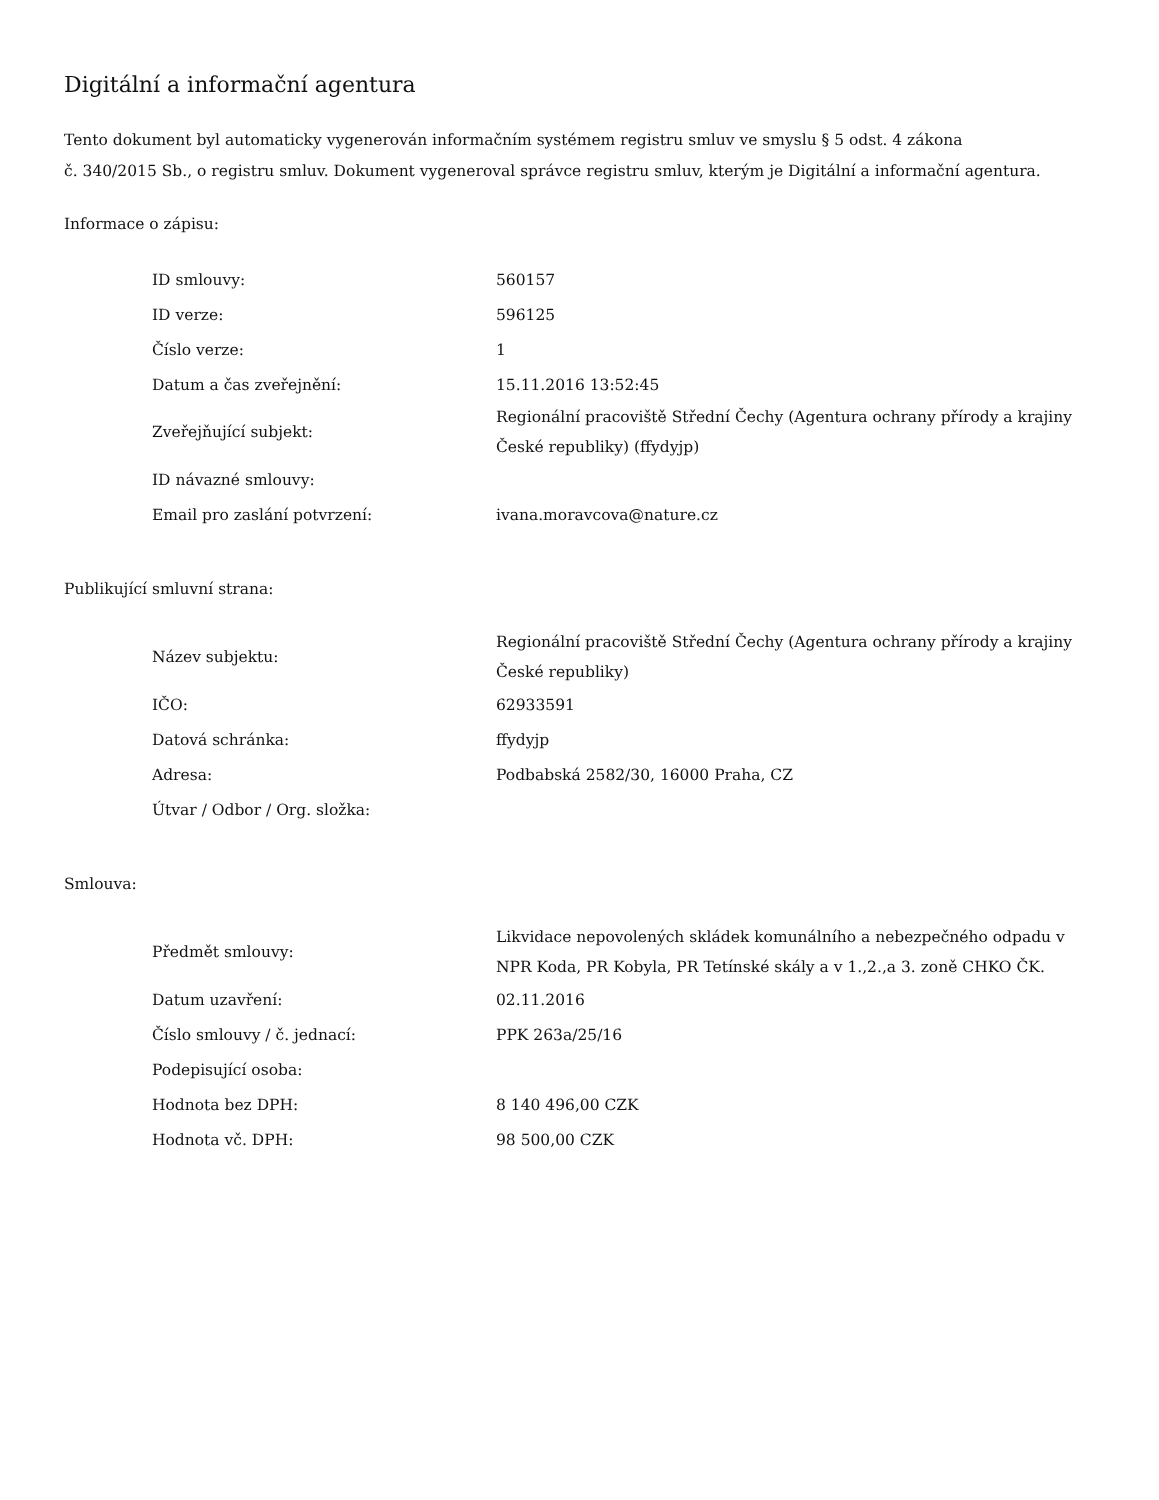Digitální a informační agentura
Tento dokument byl automaticky vygenerován informačním systémem registru smluv ve smyslu § 5 odst. 4 zákona
č. 340/2015 Sb., o registru smluv. Dokument vygeneroval správce registru smluv, kterým je Digitální a informační agentura.
Informace o zápisu:
| ID smlouvy: | 560157 |
| ID verze: | 596125 |
| Číslo verze: | 1 |
| Datum a čas zveřejnění: | 15.11.2016 13:52:45 |
| Zveřejňující subjekt: | Regionální pracoviště Střední Čechy (Agentura ochrany přírody a krajiny České republiky) (ffydyjp) |
| ID návazné smlouvy: | |
| Email pro zaslání potvrzení: | ivana.moravcova@nature.cz |
Publikující smluvní strana:
| Název subjektu: | Regionální pracoviště Střední Čechy (Agentura ochrany přírody a krajiny České republiky) |
| IČO: | 62933591 |
| Datová schránka: | ffydyjp |
| Adresa: | Podbabská 2582/30, 16000 Praha, CZ |
| Útvar / Odbor / Org. složka: | |
Smlouva:
| Předmět smlouvy: | Likvidace nepovolených skládek komunálního a nebezpečného odpadu v NPR Koda, PR Kobyla, PR Tetínské skály a v 1.,2.,a 3. zoně CHKO ČK. |
| Datum uzavření: | 02.11.2016 |
| Číslo smlouvy / č. jednací: | PPK 263a/25/16 |
| Podepisující osoba: | |
| Hodnota bez DPH: | 8 140 496,00 CZK |
| Hodnota vč. DPH: | 98 500,00 CZK |